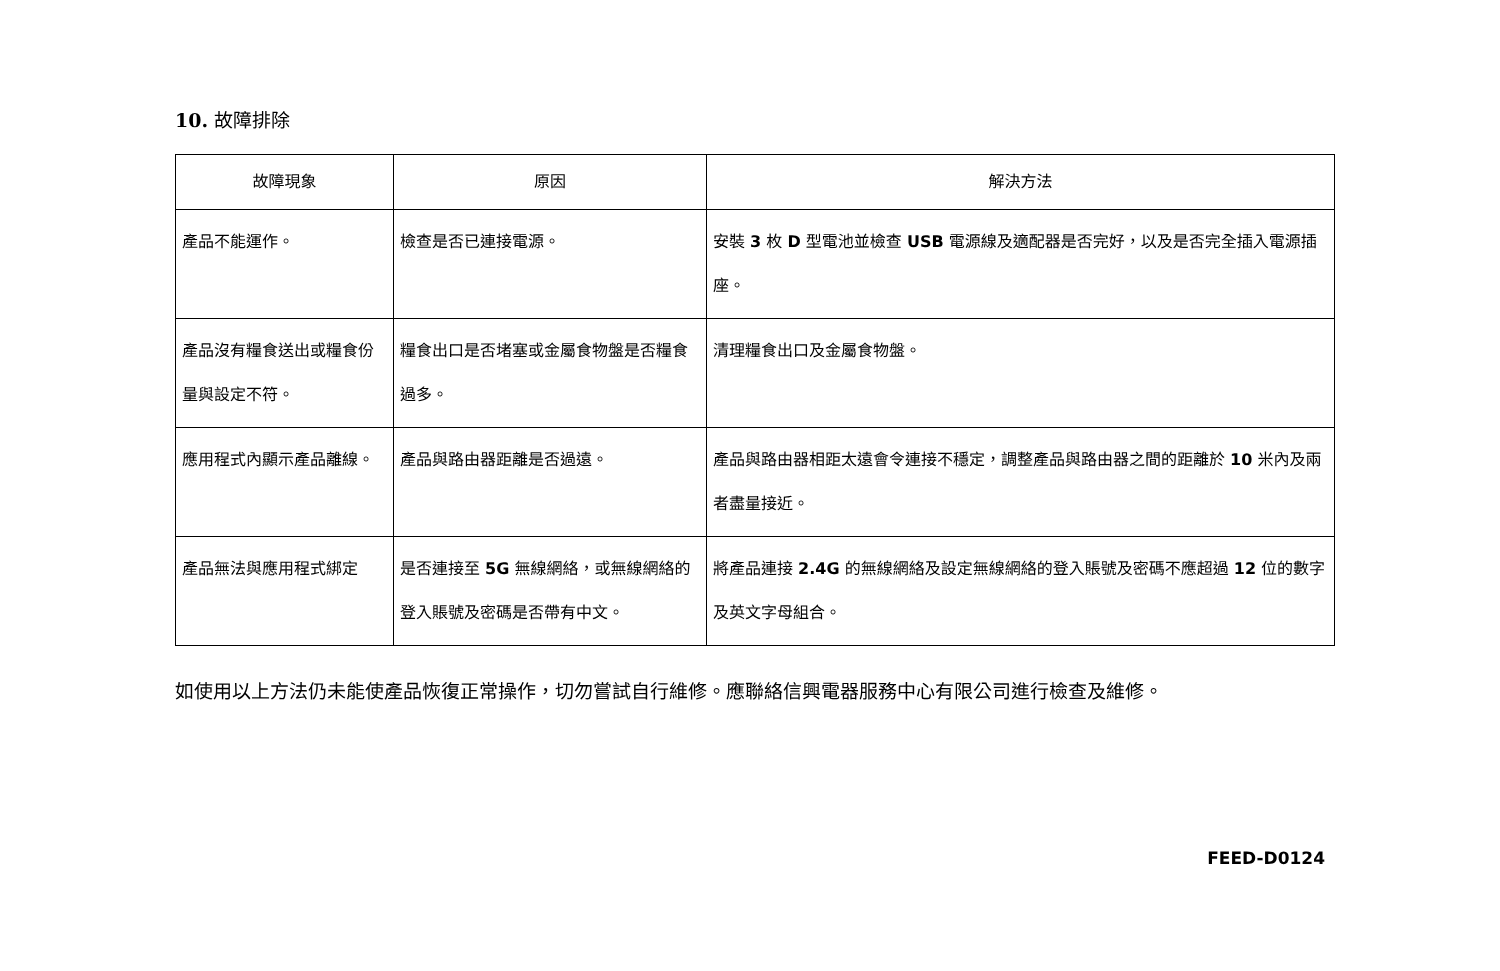10. 故障排除
| 故障現象 | 原因 | 解決方法 |
| --- | --- | --- |
| 產品不能運作。 | 檢查是否已連接電源。 | 安裝 3 枚 D 型電池並檢查 USB 電源線及適配器是否完好，以及是否完全插入電源插座。 |
| 產品沒有糧食送出或糧食份量與設定不符。 | 糧食出口是否堵塞或金屬食物盤是否糧食過多。 | 清理糧食出口及金屬食物盤。 |
| 應用程式內顯示產品離線。 | 產品與路由器距離是否過遠。 | 產品與路由器相距太遠會令連接不穩定，調整產品與路由器之間的距離於 10 米內及兩者盡量接近。 |
| 產品無法與應用程式綁定 | 是否連接至 5G 無線網絡，或無線網絡的登入賬號及密碼是否帶有中文。 | 將產品連接 2.4G 的無線網絡及設定無線網絡的登入賬號及密碼不應超過 12 位的數字及英文字母組合。 |
如使用以上方法仍未能使產品恢復正常操作，切勿嘗試自行維修。應聯絡信興電器服務中心有限公司進行檢查及維修。
FEED-D0124